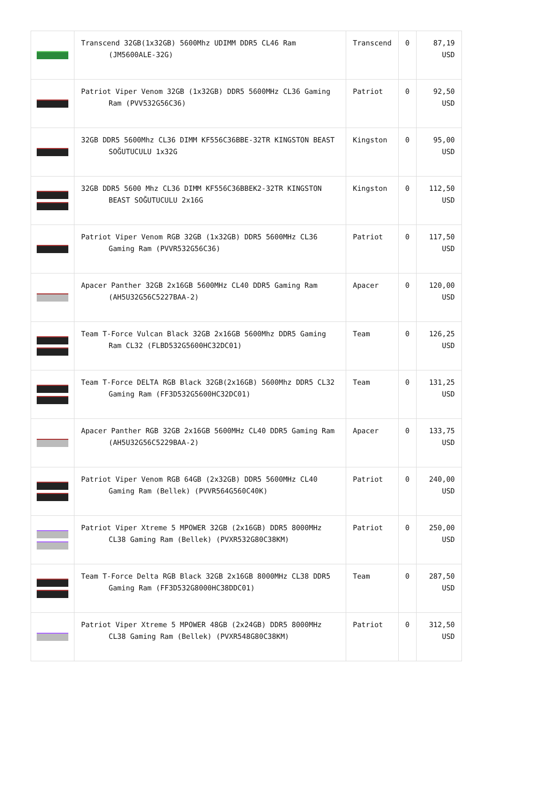| | Transcend 32GB(1x32GB) 5600Mhz UDIMM DDR5 CL46 Ram (JM5600ALE-32G) | Transcend | 0 | 87,19 USD |
| | Patriot Viper Venom 32GB (1x32GB) DDR5 5600MHz CL36 Gaming Ram (PVV532G56C36) | Patriot | 0 | 92,50 USD |
| | 32GB DDR5 5600Mhz CL36 DIMM KF556C36BBE-32TR KINGSTON BEAST SOĞUTUCULU 1x32G | Kingston | 0 | 95,00 USD |
| | 32GB DDR5 5600 Mhz CL36 DIMM KF556C36BBEK2-32TR KINGSTON BEAST SOĞUTUCULU 2x16G | Kingston | 0 | 112,50 USD |
| | Patriot Viper Venom RGB 32GB (1x32GB) DDR5 5600MHz CL36 Gaming Ram (PVVR532G56C36) | Patriot | 0 | 117,50 USD |
| | Apacer Panther 32GB 2x16GB 5600MHz CL40 DDR5 Gaming Ram (AH5U32G56C5227BAA-2) | Apacer | 0 | 120,00 USD |
| | Team T-Force Vulcan Black 32GB 2x16GB 5600Mhz DDR5 Gaming Ram CL32 (FLBD532G5600HC32DC01) | Team | 0 | 126,25 USD |
| | Team T-Force DELTA RGB Black 32GB(2x16GB) 5600Mhz DDR5 CL32 Gaming Ram (FF3D532G5600HC32DC01) | Team | 0 | 131,25 USD |
| | Apacer Panther RGB 32GB 2x16GB 5600MHz CL40 DDR5 Gaming Ram (AH5U32G56C5229BAA-2) | Apacer | 0 | 133,75 USD |
| | Patriot Viper Venom RGB 64GB (2x32GB) DDR5 5600MHz CL40 Gaming Ram (Bellek) (PVVR564G560C40K) | Patriot | 0 | 240,00 USD |
| | Patriot Viper Xtreme 5 MPOWER 32GB (2x16GB) DDR5 8000MHz CL38 Gaming Ram (Bellek) (PVXR532G80C38KM) | Patriot | 0 | 250,00 USD |
| | Team T-Force Delta RGB Black 32GB 2x16GB 8000MHz CL38 DDR5 Gaming Ram (FF3D532G8000HC38DDC01) | Team | 0 | 287,50 USD |
| | Patriot Viper Xtreme 5 MPOWER 48GB (2x24GB) DDR5 8000MHz CL38 Gaming Ram (Bellek) (PVXR548G80C38KM) | Patriot | 0 | 312,50 USD |